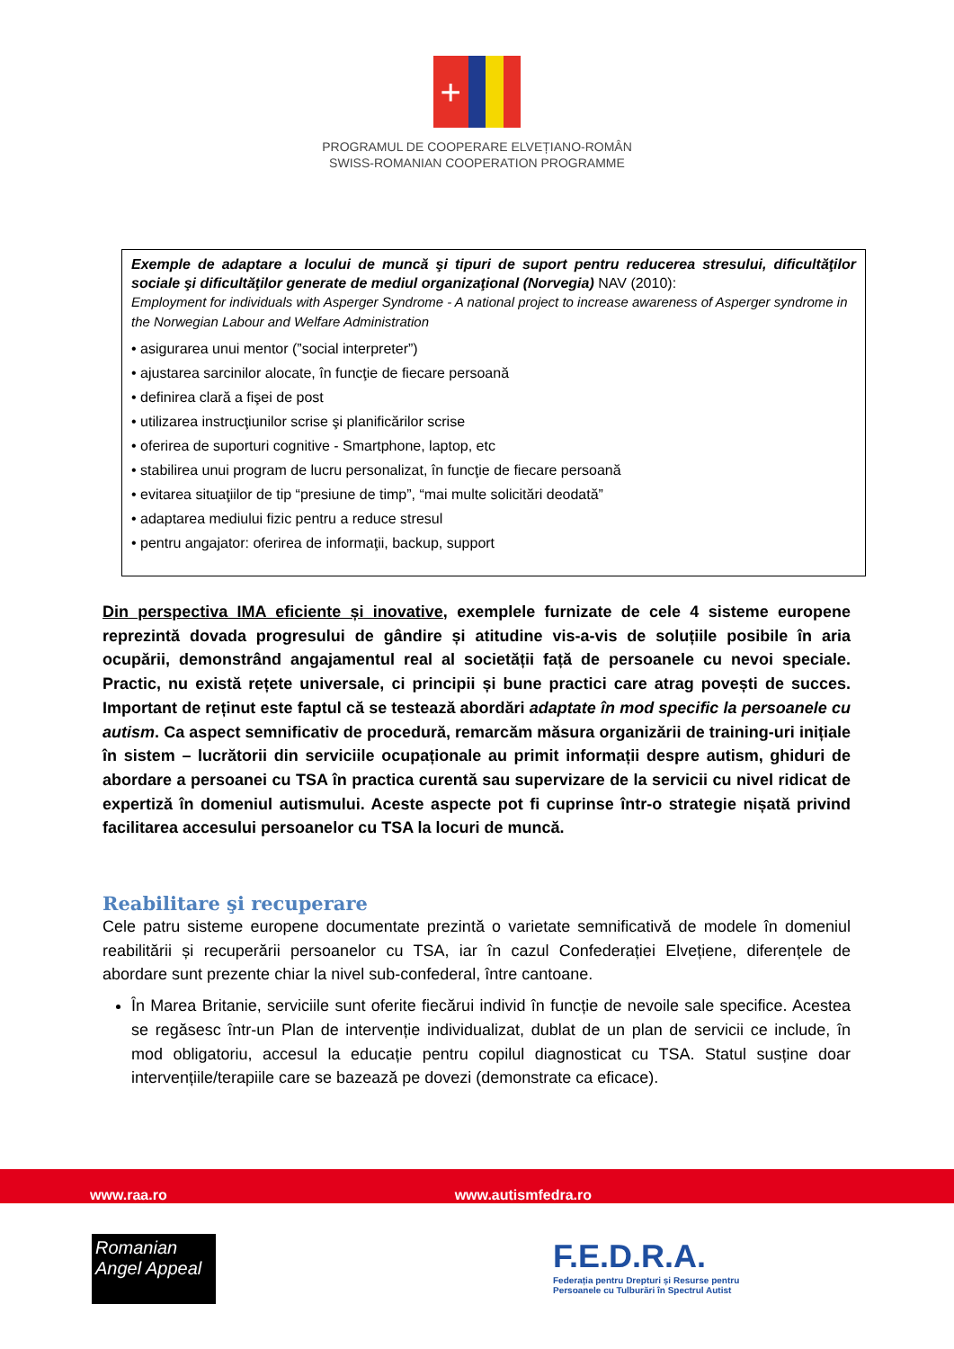+
PROGRAMUL DE COOPERARE ELVEȚIANO-ROMÂN
SWISS-ROMANIAN COOPERATION PROGRAMME
Exemple de adaptare a locului de muncă şi tipuri de suport pentru reducerea stresului, dificultăţilor sociale şi dificultăţilor generate de mediul organizaţional (Norvegia) NAV (2010):
Employment for individuals with Asperger Syndrome - A national project to increase awareness of Asperger syndrome in the Norwegian Labour and Welfare Administration
• asigurarea unui mentor (”social interpreter”)
• ajustarea sarcinilor alocate, în funcţie de fiecare persoană
• definirea clară a fişei de post
• utilizarea instrucţiunilor scrise şi planificărilor scrise
• oferirea de suporturi cognitive - Smartphone, laptop, etc
• stabilirea unui program de lucru personalizat, în funcţie de fiecare persoană
• evitarea situaţiilor de tip “presiune de timp”, “mai multe solicitări deodată”
• adaptarea mediului fizic pentru a reduce stresul
• pentru angajator: oferirea de informaţii, backup, support
Din perspectiva IMA eficiente și inovative, exemplele furnizate de cele 4 sisteme europene reprezintă dovada progresului de gândire și atitudine vis-a-vis de soluțiile posibile în aria ocupării, demonstrând angajamentul real al societății față de persoanele cu nevoi speciale. Practic, nu există rețete universale, ci principii și bune practici care atrag povești de succes. Important de reținut este faptul că se testează abordări adaptate în mod specific la persoanele cu autism. Ca aspect semnificativ de procedură, remarcăm măsura organizării de training-uri inițiale în sistem – lucrătorii din serviciile ocupaționale au primit informații despre autism, ghiduri de abordare a persoanei cu TSA în practica curentă sau supervizare de la servicii cu nivel ridicat de expertiză în domeniul autismului. Aceste aspecte pot fi cuprinse într-o strategie nișată privind facilitarea accesului persoanelor cu TSA la locuri de muncă.
Reabilitare şi recuperare
Cele patru sisteme europene documentate prezintă o varietate semnificativă de modele în domeniul reabilitării și recuperării persoanelor cu TSA, iar în cazul Confederației Elvețiene, diferențele de abordare sunt prezente chiar la nivel sub-confederal, între cantoane.
În Marea Britanie, serviciile sunt oferite fiecărui individ în funcție de nevoile sale specifice. Acestea se regăsesc într-un Plan de intervenție individualizat, dublat de un plan de servicii ce include, în mod obligatoriu, accesul la educație pentru copilul diagnosticat cu TSA. Statul susține doar intervențiile/terapiile care se bazează pe dovezi (demonstrate ca eficace).
www.raa.ro www.autismfedra.ro
Romanian
Angel Appeal
F.E.D.R.A.
Federația pentru Drepturi și Resurse pentru
Persoanele cu Tulburări în Spectrul Autist